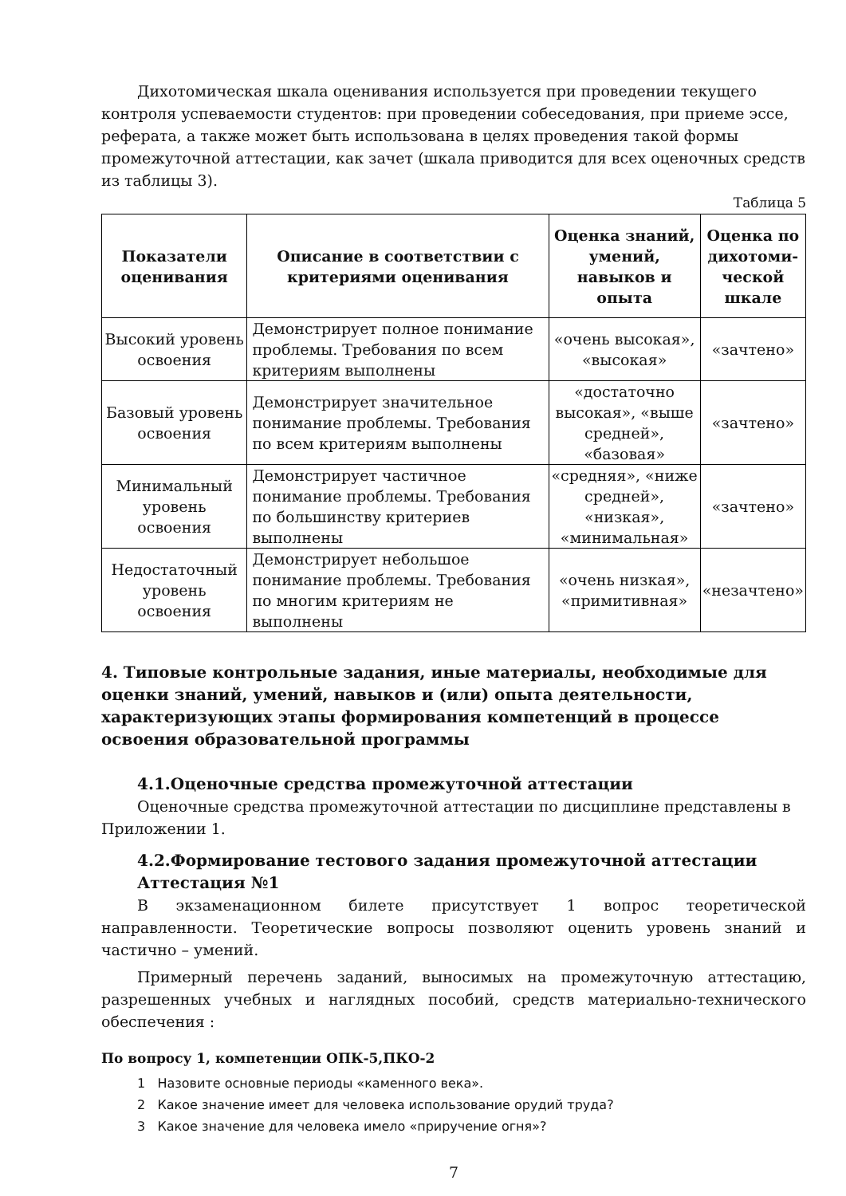Дихотомическая шкала оценивания используется при проведении текущего контроля успеваемости студентов: при проведении собеседования, при приеме эссе, реферата, а также может быть использована в целях проведения такой формы промежуточной аттестации, как зачет (шкала приводится для всех оценочных средств из таблицы 3).
Таблица 5
| Показатели оценивания | Описание в соответствии с критериями оценивания | Оценка знаний, умений, навыков и опыта | Оценка по дихотоми-ческой шкале |
| --- | --- | --- | --- |
| Высокий уровень освоения | Демонстрирует полное понимание проблемы. Требования по всем критериям выполнены | «очень высокая», «высокая» | «зачтено» |
| Базовый уровень освоения | Демонстрирует значительное понимание проблемы. Требования по всем критериям выполнены | «достаточно высокая», «выше средней», «базовая» | «зачтено» |
| Минимальный уровень освоения | Демонстрирует частичное понимание проблемы. Требования по большинству критериев выполнены | «средняя», «ниже средней», «низкая», «минимальная» | «зачтено» |
| Недостаточный уровень освоения | Демонстрирует небольшое понимание проблемы. Требования по многим критериям не выполнены | «очень низкая», «примитивная» | «незачтено» |
4. Типовые контрольные задания, иные материалы, необходимые для оценки знаний, умений, навыков и (или) опыта деятельности, характеризующих этапы формирования компетенций в процессе освоения образовательной программы
4.1.Оценочные средства промежуточной аттестации
Оценочные средства промежуточной аттестации по дисциплине представлены в Приложении 1.
4.2.Формирование тестового задания промежуточной аттестации
Аттестация №1
В экзаменационном билете присутствует 1 вопрос теоретической направленности. Теоретические вопросы позволяют оценить уровень знаний и частично – умений.
Примерный перечень заданий, выносимых на промежуточную аттестацию, разрешенных учебных и наглядных пособий, средств материально-технического обеспечения :
По вопросу 1, компетенции ОПК-5,ПКО-2
1 Назовите основные периоды «каменного века».
2 Какое значение имеет для человека использование орудий труда?
3 Какое значение для человека имело «приручение огня»?
7